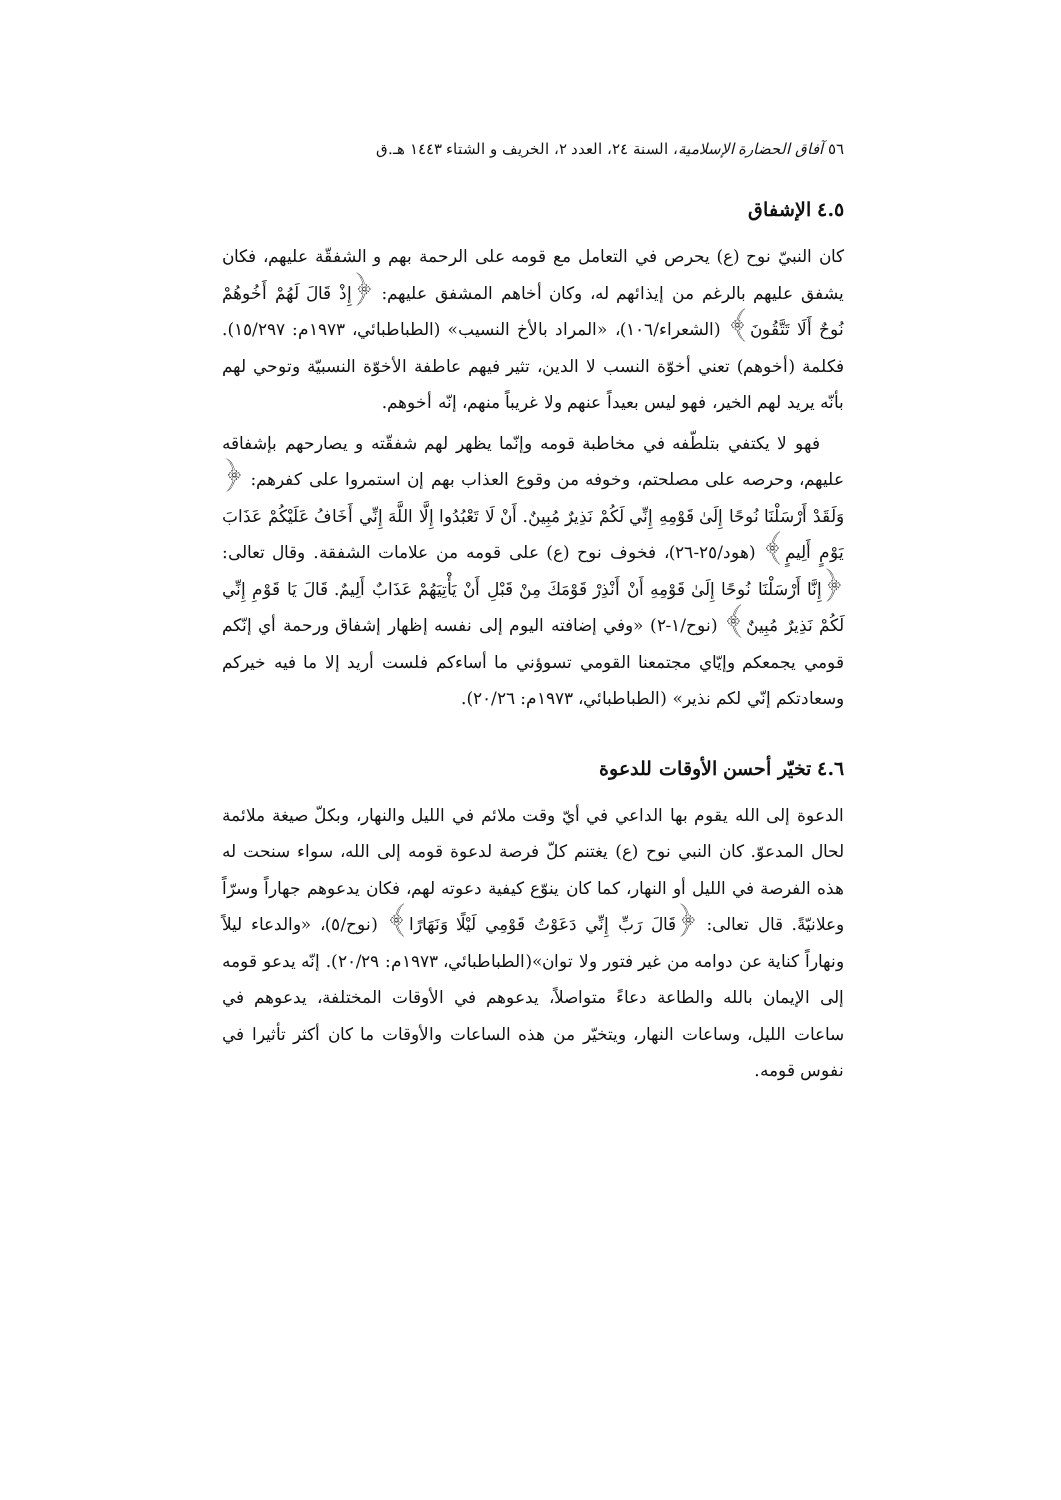٥٦ آفاق الحضارة الإسلامية، السنة ٢٤، العدد ٢، الخريف و الشتاء ١٤٤٣ هـ.ق
٤.٥ الإشفاق
كان النبيّ نوح (ع) يحرص في التعامل مع قومه على الرحمة بهم و الشفقّة عليهم، فكان يشفق عليهم بالرغم من إيذائهم له، وكان أخاهم المشفق عليهم: ﴿إِذْ قَالَ لَهُمْ أَخُوهُمْ نُوحٌ أَلَا تَتَّقُونَ﴾ (الشعراء/١٠٦)، «المراد بالأخ النسيب» (الطباطبائي، ١٩٧٣م: ١٥/٢٩٧). فكلمة (أخوهم) تعني أخوّة النسب لا الدين، تثير فيهم عاطفة الأخوّة النسبيّة وتوحي لهم بأنّه يريد لهم الخير، فهو ليس بعيداً عنهم ولا غريباً منهم، إنّه أخوهم.
فهو لا يكتفي بتلطّفه في مخاطبة قومه وإنّما يظهر لهم شفقّته و يصارحهم بإشفاقه عليهم، وحرصه على مصلحتم، وخوفه من وقوع العذاب بهم إن استمروا على كفرهم: ﴿ وَلَقَدْ أَرْسَلْنَا نُوحًا إِلَىٰ قَوْمِهِ إِنِّي لَكُمْ نَذِيرٌ مُبِينٌ. أَنْ لَا تَعْبُدُوا إِلَّا اللَّهَ إِنِّي أَخَافُ عَلَيْكُمْ عَذَابَ يَوْمٍ أَلِيمٍ﴾ (هود/٢٥-٢٦)، فخوف نوح (ع) على قومه من علامات الشفقة. وقال تعالى: ﴿إِنَّا أَرْسَلْنَا نُوحًا إِلَىٰ قَوْمِهِ أَنْ أَنْذِرْ قَوْمَكَ مِنْ قَبْلِ أَنْ يَأْتِيَهُمْ عَذَابٌ أَلِيمٌ. قَالَ يَا قَوْمِ إِنِّي لَكُمْ نَذِيرٌ مُبِينٌ﴾ (نوح/١-٢) «وفي إضافته اليوم إلى نفسه إظهار إشفاق ورحمة أي إنّكم قومي يجمعكم وإيّاي مجتمعنا القومي تسوؤني ما أساءكم فلست أريد إلا ما فيه خيركم وسعادتكم إنّي لكم نذير» (الطباطبائي، ١٩٧٣م: ٢٠/٢٦).
٤.٦ تخيّر أحسن الأوقات للدعوة
الدعوة إلى الله يقوم بها الداعي في أيّ وقت ملائم في الليل والنهار، وبكلّ صيغة ملائمة لحال المدعوّ. كان النبي نوح (ع) يغتنم كلّ فرصة لدعوة قومه إلى الله، سواء سنحت له هذه الفرصة في الليل أو النهار، كما كان ينوّع كيفية دعوته لهم، فكان يدعوهم جهاراً وسرّاً وعلانيّةً. قال تعالى: ﴿قَالَ رَبِّ إِنِّي دَعَوْتُ قَوْمِي لَيْلًا وَنَهَارًا﴾ (نوح/٥)، «والدعاء ليلاً ونهاراً كناية عن دوامه من غير فتور ولا توان»(الطباطبائي، ١٩٧٣م: ٢٠/٢٩). إنّه يدعو قومه إلى الإيمان بالله والطاعة دعاءً متواصلاً، يدعوهم في الأوقات المختلفة، يدعوهم في ساعات الليل، وساعات النهار، ويتخيّر من هذه الساعات والأوقات ما كان أكثر تأثيرا في نفوس قومه.